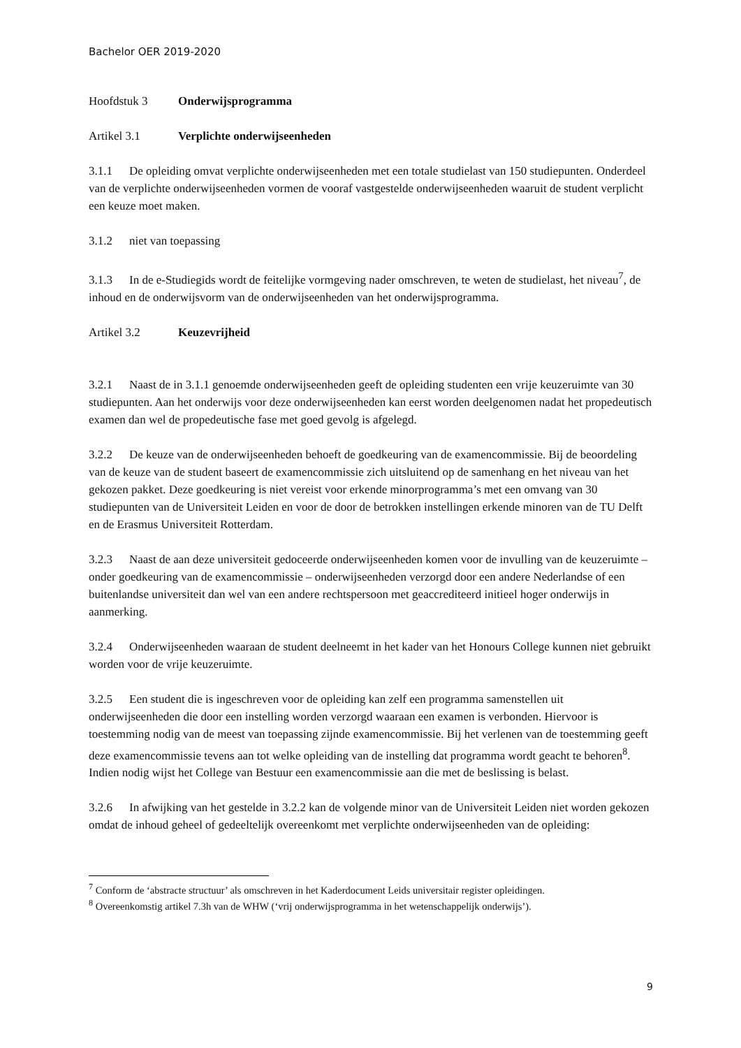Bachelor OER 2019-2020
Hoofdstuk 3 Onderwijsprogramma
Artikel 3.1 Verplichte onderwijseenheden
3.1.1 De opleiding omvat verplichte onderwijseenheden met een totale studielast van 150 studiepunten. Onderdeel van de verplichte onderwijseenheden vormen de vooraf vastgestelde onderwijseenheden waaruit de student verplicht een keuze moet maken.
3.1.2 niet van toepassing
3.1.3 In de e-Studiegids wordt de feitelijke vormgeving nader omschreven, te weten de studielast, het niveau<sup>7</sup>, de inhoud en de onderwijsvorm van de onderwijseenheden van het onderwijsprogramma.
Artikel 3.2 Keuzevrijheid
3.2.1 Naast de in 3.1.1 genoemde onderwijseenheden geeft de opleiding studenten een vrije keuzeruimte van 30 studiepunten. Aan het onderwijs voor deze onderwijseenheden kan eerst worden deelgenomen nadat het propedeutisch examen dan wel de propedeutische fase met goed gevolg is afgelegd.
3.2.2 De keuze van de onderwijseenheden behoeft de goedkeuring van de examencommissie. Bij de beoordeling van de keuze van de student baseert de examencommissie zich uitsluitend op de samenhang en het niveau van het gekozen pakket. Deze goedkeuring is niet vereist voor erkende minorprogramma’s met een omvang van 30 studiepunten van de Universiteit Leiden en voor de door de betrokken instellingen erkende minoren van de TU Delft en de Erasmus Universiteit Rotterdam.
3.2.3 Naast de aan deze universiteit gedoceerde onderwijseenheden komen voor de invulling van de keuzeruimte – onder goedkeuring van de examencommissie – onderwijseenheden verzorgd door een andere Nederlandse of een buitenlandse universiteit dan wel van een andere rechtspersoon met geaccrediteerd initieel hoger onderwijs in aanmerking.
3.2.4 Onderwijseenheden waaraan de student deelneemt in het kader van het Honours College kunnen niet gebruikt worden voor de vrije keuzeruimte.
3.2.5 Een student die is ingeschreven voor de opleiding kan zelf een programma samenstellen uit onderwijseenheden die door een instelling worden verzorgd waaraan een examen is verbonden. Hiervoor is toestemming nodig van de meest van toepassing zijnde examencommissie. Bij het verlenen van de toestemming geeft deze examencommissie tevens aan tot welke opleiding van de instelling dat programma wordt geacht te behoren<sup>8</sup>. Indien nodig wijst het College van Bestuur een examencommissie aan die met de beslissing is belast.
3.2.6 In afwijking van het gestelde in 3.2.2 kan de volgende minor van de Universiteit Leiden niet worden gekozen omdat de inhoud geheel of gedeeltelijk overeenkomt met verplichte onderwijseenheden van de opleiding:
<sup>7</sup> Conform de ‘abstracte structuur’ als omschreven in het Kaderdocument Leids universitair register opleidingen.
<sup>8</sup> Overeenkomstig artikel 7.3h van de WHW (‘vrij onderwijsprogramma in het wetenschappelijk onderwijs’).
9